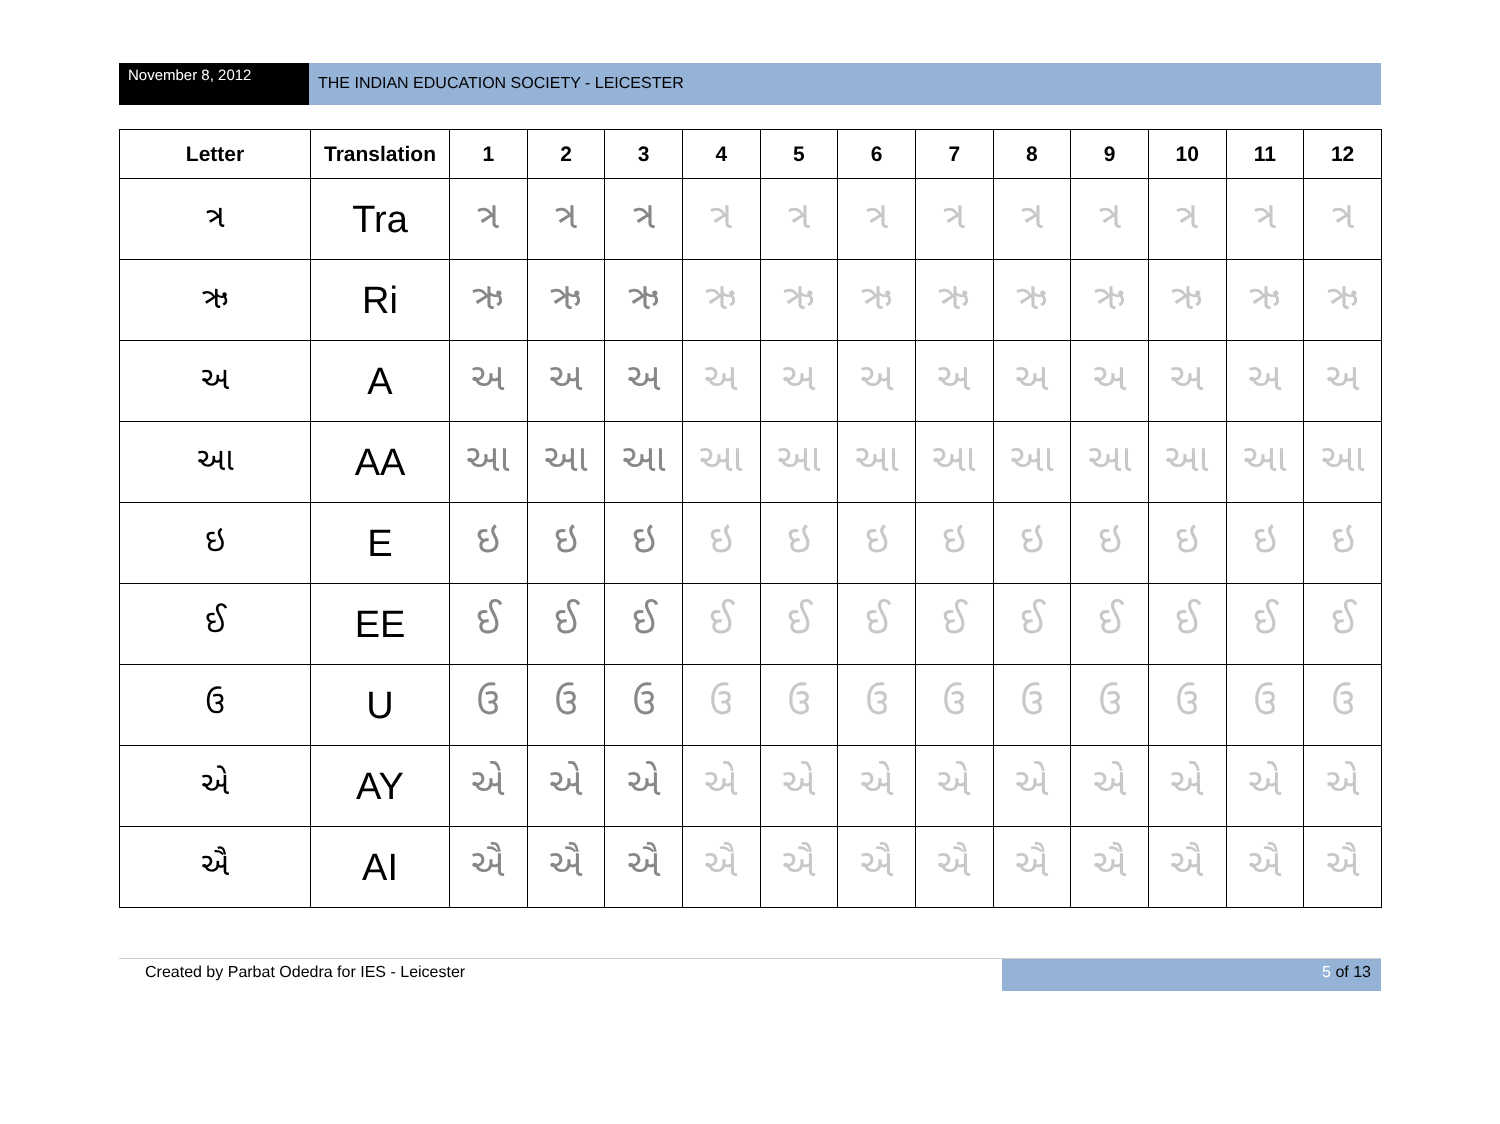November 8, 2012
THE INDIAN EDUCATION SOCIETY - LEICESTER
| Letter | Translation | 1 | 2 | 3 | 4 | 5 | 6 | 7 | 8 | 9 | 10 | 11 | 12 |
| --- | --- | --- | --- | --- | --- | --- | --- | --- | --- | --- | --- | --- | --- |
| ત્ર | Tra | ત્ર | ત્ર | ત્ર | ત્ર | ત્ર | ત્ર | ત્ર | ત્ર | ત્ર | ત્ર | ત્ર | ત્ર |
| ઋ | Ri | ઋ | ઋ | ઋ | ઋ | ઋ | ઋ | ઋ | ઋ | ઋ | ઋ | ઋ | ઋ |
| અ | A | અ | અ | અ | અ | અ | અ | અ | અ | અ | અ | અ | અ |
| આ | AA | આ | આ | આ | આ | આ | આ | આ | આ | આ | આ | આ | આ |
| ઇ | E | ઇ | ઇ | ઇ | ઇ | ઇ | ઇ | ઇ | ઇ | ઇ | ઇ | ઇ | ઇ |
| ઈ | EE | ઈ | ઈ | ઈ | ઈ | ઈ | ઈ | ઈ | ઈ | ઈ | ઈ | ઈ | ઈ |
| ઉ | U | ઉ | ઉ | ઉ | ઉ | ઉ | ઉ | ઉ | ઉ | ઉ | ઉ | ઉ | ઉ |
| એ | AY | એ | એ | એ | એ | એ | એ | એ | એ | એ | એ | એ | એ |
| ઐ | AI | ઐ | ઐ | ઐ | ઐ | ઐ | ઐ | ઐ | ઐ | ઐ | ઐ | ઐ | ઐ |
Created by Parbat Odedra for IES - Leicester
5 of 13